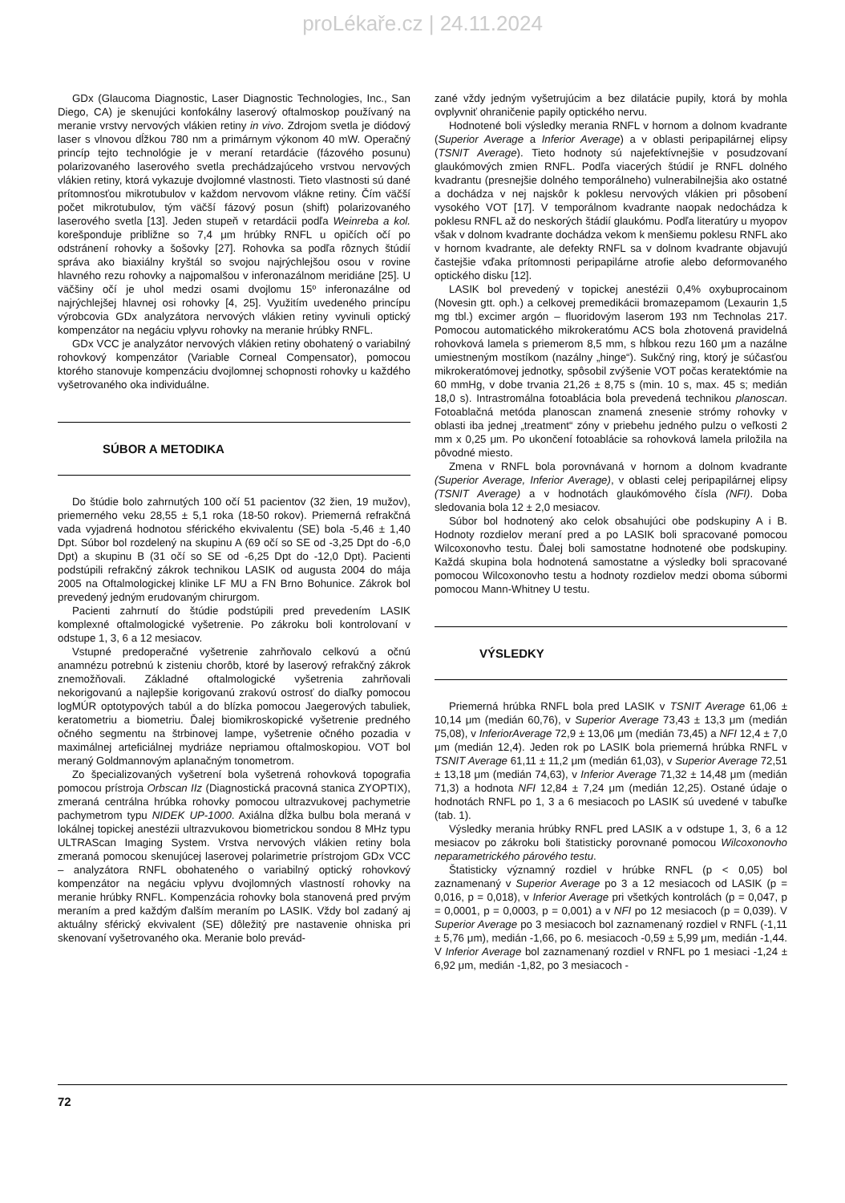proLékaře.cz | 24.11.2024
GDx (Glaucoma Diagnostic, Laser Diagnostic Technologies, Inc., San Diego, CA) je skenujúci konfokálny laserový oftalmoskop používaný na meranie vrstvy nervových vlákien retiny in vivo. Zdrojom svetla je diódový laser s vlnovou dĺžkou 780 nm a primárnym výkonom 40 mW. Operačný princíp tejto technológie je v meraní retardácie (fázového posunu) polarizovaného laserového svetla prechádzajúceho vrstvou nervových vlákien retiny, ktorá vykazuje dvojlomné vlastnosti. Tieto vlastnosti sú dané prítomnosťou mikrotubulov v každom nervovom vlákne retiny. Čím väčší počet mikrotubulov, tým väčší fázový posun (shift) polarizovaného laserového svetla [13]. Jeden stupeň v retardácii podľa Weinreba a kol. korešponduje približne so 7,4 μm hrúbky RNFL u opičích očí po odstránení rohovky a šošovky [27]. Rohovka sa podľa rôznych štúdií správa ako biaxiálny kryštál so svojou najrýchlejšou osou v rovine hlavného rezu rohovky a najpomalšou v inferonazálnom meridiáne [25]. U väčšiny očí je uhol medzi osami dvojlomu 15º inferonazálne od najrýchlejšej hlavnej osi rohovky [4, 25]. Využitím uvedeného princípu výrobcovia GDx analyzátora nervových vlákien retiny vyvinuli optický kompenzátor na negáciu vplyvu rohovky na meranie hrúbky RNFL.
GDx VCC je analyzátor nervových vlákien retiny obohatený o variabilný rohovkový kompenzátor (Variable Corneal Compensator), pomocou ktorého stanovuje kompenzáciu dvojlomnej schopnosti rohovky u každého vyšetrovaného oka individuálne.
SÚBOR A METODIKA
Do štúdie bolo zahrnutých 100 očí 51 pacientov (32 žien, 19 mužov), priemerného veku 28,55 ± 5,1 roka (18-50 rokov). Priemerná refrakčná vada vyjadrená hodnotou sférického ekvivalentu (SE) bola -5,46 ± 1,40 Dpt. Súbor bol rozdelený na skupinu A (69 očí so SE od -3,25 Dpt do -6,0 Dpt) a skupinu B (31 očí so SE od -6,25 Dpt do -12,0 Dpt). Pacienti podstúpili refrakčný zákrok technikou LASIK od augusta 2004 do mája 2005 na Oftalmologickej klinike LF MU a FN Brno Bohunice. Zákrok bol prevedený jedným erudovaným chirurgom.
Pacienti zahrnutí do štúdie podstúpili pred prevedením LASIK komplexné oftalmologické vyšetrenie. Po zákroku boli kontrolovaní v odstupe 1, 3, 6 a 12 mesiacov.
Vstupné predoperačné vyšetrenie zahrňovalo celkovú a očnú anamnézu potrebnú k zisteniu chorôb, ktoré by laserový refrakčný zákrok znemožňovali. Základné oftalmologické vyšetrenia zahrňovali nekorigovanú a najlepšie korigovanú zrakovú ostrosť do diaľky pomocou logMÚR optotypových tabúl a do blízka pomocou Jaegerových tabuliek, keratometriu a biometriu. Ďalej biomikroskopické vyšetrenie predného očného segmentu na štrbinovej lampe, vyšetrenie očného pozadia v maximálnej arteficiálnej mydriáze nepriamou oftalmoskopiou. VOT bol meraný Goldmannovým aplanačným tonometrom.
Zo špecializovaných vyšetrení bola vyšetrená rohovková topografia pomocou prístroja Orbscan IIz (Diagnostická pracovná stanica ZYOPTIX), zmeraná centrálna hrúbka rohovky pomocou ultrazvukovej pachymetrie pachymetrom typu NIDEK UP-1000. Axiálna dĺžka bulbu bola meraná v lokálnej topickej anestézii ultrazvukovou biometrickou sondou 8 MHz typu ULTRAScan Imaging System. Vrstva nervových vlákien retiny bola zmeraná pomocou skenujúcej laserovej polarimetrie prístrojom GDx VCC – analyzátora RNFL obohateného o variabilný optický rohovkový kompenzátor na negáciu vplyvu dvojlomných vlastností rohovky na meranie hrúbky RNFL. Kompenzácia rohovky bola stanovená pred prvým meraním a pred každým ďalším meraním po LASIK. Vždy bol zadaný aj aktuálny sférický ekvivalent (SE) dôležitý pre nastavenie ohniska pri skenovaní vyšetrovaného oka. Meranie bolo prevád-
zané vždy jedným vyšetrujúcim a bez dilatácie pupily, ktorá by mohla ovplyvniť ohraničenie papily optického nervu.
Hodnotené boli výsledky merania RNFL v hornom a dolnom kvadrante (Superior Average a Inferior Average) a v oblasti peripapilárnej elipsy (TSNIT Average). Tieto hodnoty sú najefektívnejšie v posudzovaní glaukómových zmien RNFL. Podľa viacerých štúdií je RNFL dolného kvadrantu (presnejšie dolného temporálneho) vulnerabilnejšia ako ostatné a dochádza v nej najskôr k poklesu nervových vlákien pri pôsobení vysokého VOT [17]. V temporálnom kvadrante naopak nedochádza k poklesu RNFL až do neskorých štádií glaukómu. Podľa literatúry u myopov však v dolnom kvadrante dochádza vekom k menšiemu poklesu RNFL ako v hornom kvadrante, ale defekty RNFL sa v dolnom kvadrante objavujú častejšie vďaka prítomnosti peripapilárne atrofie alebo deformovaného optického disku [12].
LASIK bol prevedený v topickej anestézii 0,4% oxybuprocainom (Novesin gtt. oph.) a celkovej premedikácii bromazepamom (Lexaurin 1,5 mg tbl.) excimer argón – fluoridovým laserom 193 nm Technolas 217. Pomocou automatického mikrokeratómu ACS bola zhotovená pravidelná rohovková lamela s priemerom 8,5 mm, s hĺbkou rezu 160 μm a nazálne umiestneným mostíkom (nazálny „hinge“). Sukčný ring, ktorý je súčasťou mikrokeratómovej jednotky, spôsobil zvýšenie VOT počas keratektómie na 60 mmHg, v dobe trvania 21,26 ± 8,75 s (min. 10 s, max. 45 s; medián 18,0 s). Intrastromálna fotoablácia bola prevedená technikou planoscan. Fotoablačná metóda planoscan znamená znesenie strómy rohovky v oblasti iba jednej „treatment“ zóny v priebehu jedného pulzu o veľkosti 2 mm x 0,25 μm. Po ukončení fotoablácie sa rohovková lamela priložila na pôvodné miesto.
Zmena v RNFL bola porovnávaná v hornom a dolnom kvadrante (Superior Average, Inferior Average), v oblasti celej peripapilárnej elipsy (TSNIT Average) a v hodnotách glaukómového čísla (NFI). Doba sledovania bola 12 ± 2,0 mesiacov.
Súbor bol hodnotený ako celok obsahujúci obe podskupiny A i B. Hodnoty rozdielov meraní pred a po LASIK boli spracované pomocou Wilcoxonovho testu. Ďalej boli samostatne hodnotené obe podskupiny. Každá skupina bola hodnotená samostatne a výsledky boli spracované pomocou Wilcoxonovho testu a hodnoty rozdielov medzi oboma súbormi pomocou Mann-Whitney U testu.
VÝSLEDKY
Priemerná hrúbka RNFL bola pred LASIK v TSNIT Average 61,06 ± 10,14 μm (medián 60,76), v Superior Average 73,43 ± 13,3 μm (medián 75,08), v InferiorAverage 72,9 ± 13,06 μm (medián 73,45) a NFI 12,4 ± 7,0 μm (medián 12,4). Jeden rok po LASIK bola priemerná hrúbka RNFL v TSNIT Average 61,11 ± 11,2 μm (medián 61,03), v Superior Average 72,51 ± 13,18 μm (medián 74,63), v Inferior Average 71,32 ± 14,48 μm (medián 71,3) a hodnota NFI 12,84 ± 7,24 μm (medián 12,25). Ostané údaje o hodnotách RNFL po 1, 3 a 6 mesiacoch po LASIK sú uvedené v tabuľke (tab. 1).
Výsledky merania hrúbky RNFL pred LASIK a v odstupe 1, 3, 6 a 12 mesiacov po zákroku boli štatisticky porovnané pomocou Wilcoxonovho neparametrického párového testu.
Štatisticky významný rozdiel v hrúbke RNFL (p < 0,05) bol zaznamenaný v Superior Average po 3 a 12 mesiacoch od LASIK (p = 0,016, p = 0,018), v Inferior Average pri všetkých kontrolách (p = 0,047, p = 0,0001, p = 0,0003, p = 0,001) a v NFI po 12 mesiacoch (p = 0,039). V Superior Average po 3 mesiacoch bol zaznamenaný rozdiel v RNFL (-1,11 ± 5,76 μm), medián -1,66, po 6. mesiacoch -0,59 ± 5,99 μm, medián -1,44. V Inferior Average bol zaznamenaný rozdiel v RNFL po 1 mesiaci -1,24 ± 6,92 μm, medián -1,82, po 3 mesiacoch -
72